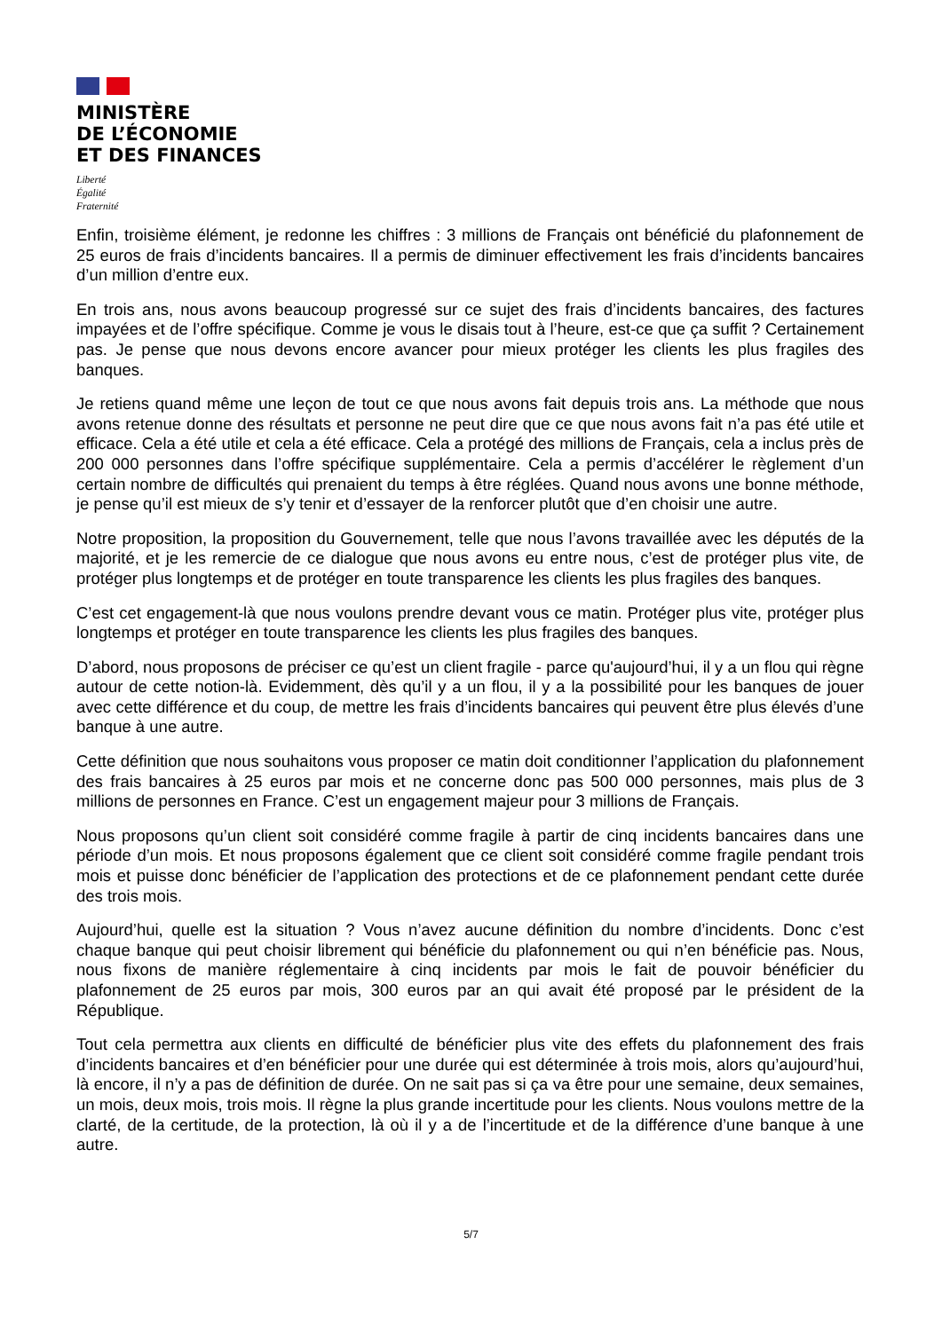MINISTÈRE
DE L’ÉCONOMIE
ET DES FINANCES
Liberté
Égalité
Fraternité
Enfin, troisième élément, je redonne les chiffres : 3 millions de Français ont bénéficié du plafonnement de 25 euros de frais d’incidents bancaires. Il a permis de diminuer effectivement les frais d’incidents bancaires d’un million d’entre eux.
En trois ans, nous avons beaucoup progressé sur ce sujet des frais d’incidents bancaires, des factures impayées et de l’offre spécifique. Comme je vous le disais tout à l’heure, est-ce que ça suffit ? Certainement pas. Je pense que nous devons encore avancer pour mieux protéger les clients les plus fragiles des banques.
Je retiens quand même une leçon de tout ce que nous avons fait depuis trois ans. La méthode que nous avons retenue donne des résultats et personne ne peut dire que ce que nous avons fait n’a pas été utile et efficace. Cela a été utile et cela a été efficace. Cela a protégé des millions de Français, cela a inclus près de 200 000 personnes dans l’offre spécifique supplémentaire. Cela a permis d’accélérer le règlement d’un certain nombre de difficultés qui prenaient du temps à être réglées. Quand nous avons une bonne méthode, je pense qu’il est mieux de s’y tenir et d’essayer de la renforcer plutôt que d’en choisir une autre.
Notre proposition, la proposition du Gouvernement, telle que nous l’avons travaillée avec les députés de la majorité, et je les remercie de ce dialogue que nous avons eu entre nous, c’est de protéger plus vite, de protéger plus longtemps et de protéger en toute transparence les clients les plus fragiles des banques.
C’est cet engagement-là que nous voulons prendre devant vous ce matin. Protéger plus vite, protéger plus longtemps et protéger en toute transparence les clients les plus fragiles des banques.
D’abord, nous proposons de préciser ce qu’est un client fragile - parce qu'aujourd’hui, il y a un flou qui règne autour de cette notion-là. Evidemment, dès qu’il y a un flou, il y a la possibilité pour les banques de jouer avec cette différence et du coup, de mettre les frais d’incidents bancaires qui peuvent être plus élevés d’une banque à une autre.
Cette définition que nous souhaitons vous proposer ce matin doit conditionner l’application du plafonnement des frais bancaires à 25 euros par mois et ne concerne donc pas 500 000 personnes, mais plus de 3 millions de personnes en France. C’est un engagement majeur pour 3 millions de Français.
Nous proposons qu’un client soit considéré comme fragile à partir de cinq incidents bancaires dans une période d’un mois. Et nous proposons également que ce client soit considéré comme fragile pendant trois mois et puisse donc bénéficier de l’application des protections et de ce plafonnement pendant cette durée des trois mois.
Aujourd’hui, quelle est la situation ? Vous n’avez aucune définition du nombre d’incidents. Donc c’est chaque banque qui peut choisir librement qui bénéficie du plafonnement ou qui n’en bénéficie pas. Nous, nous fixons de manière réglementaire à cinq incidents par mois le fait de pouvoir bénéficier du plafonnement de 25 euros par mois, 300 euros par an qui avait été proposé par le président de la République.
Tout cela permettra aux clients en difficulté de bénéficier plus vite des effets du plafonnement des frais d’incidents bancaires et d’en bénéficier pour une durée qui est déterminée à trois mois, alors qu’aujourd’hui, là encore, il n’y a pas de définition de durée. On ne sait pas si ça va être pour une semaine, deux semaines, un mois, deux mois, trois mois. Il règne la plus grande incertitude pour les clients. Nous voulons mettre de la clarté, de la certitude, de la protection, là où il y a de l’incertitude et de la différence d’une banque à une autre.
5/7